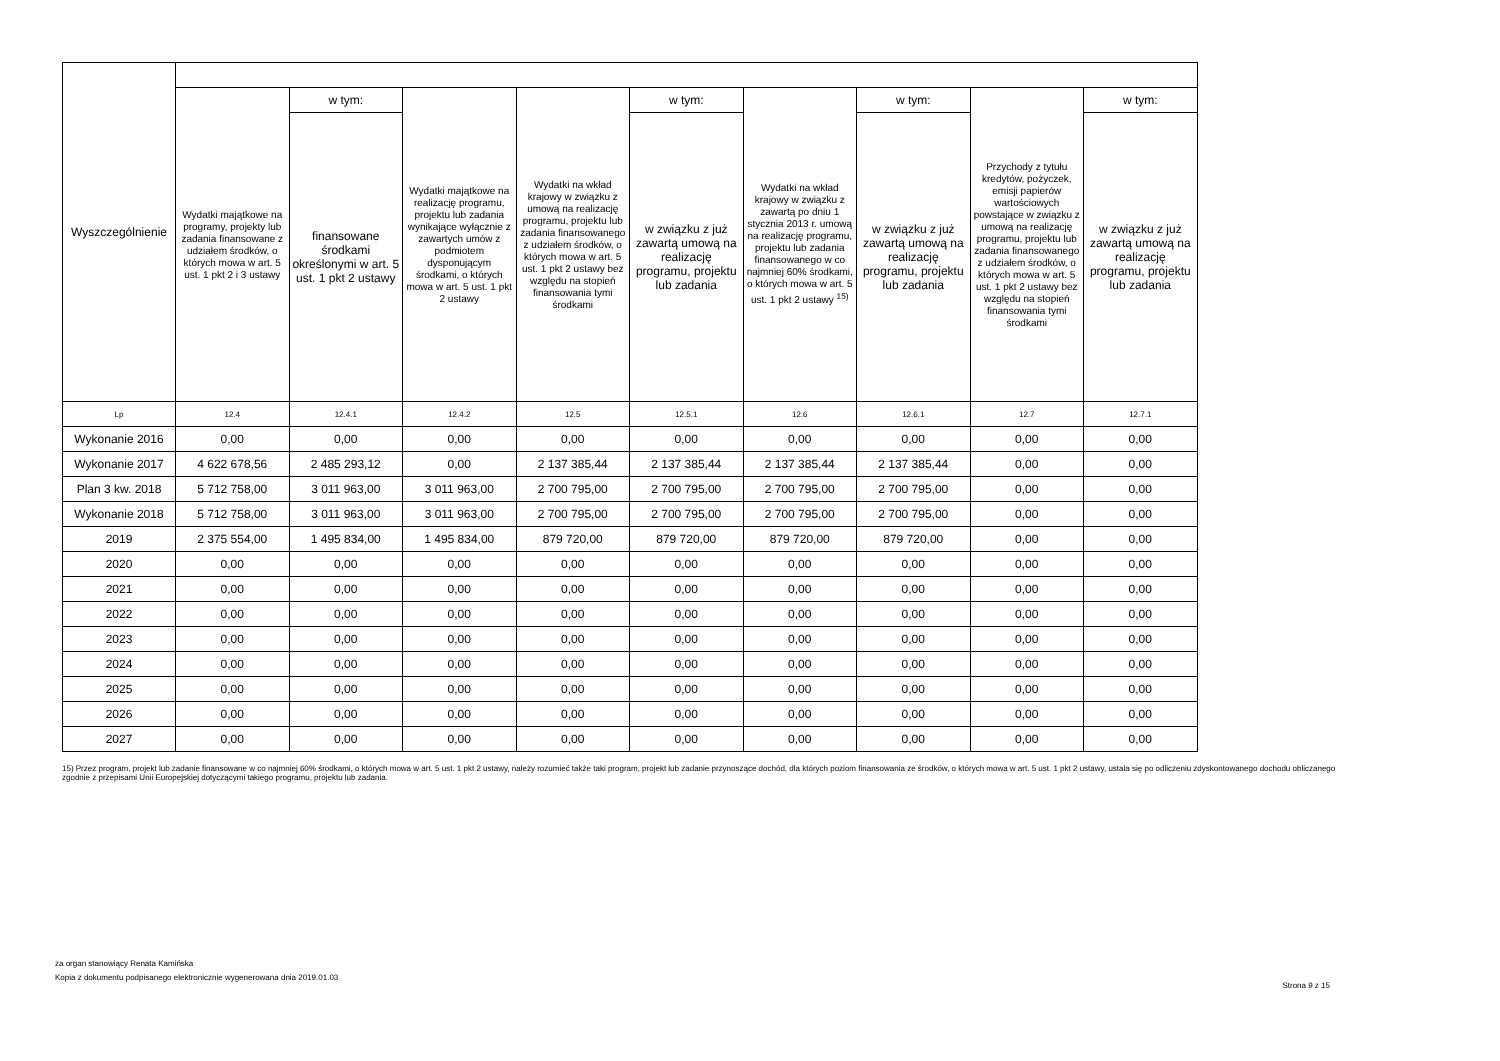| Wyszczególnienie | | | | | | | | | |
| --- | --- | --- | --- | --- | --- | --- | --- | --- | --- |
| | Wydatki majątkowe na programy, projekty lub zadania finansowane z udziałem środków, o których mowa w art. 5 ust. 1 pkt 2 i 3 ustawy | w tym: | Wydatki majątkowe na realizację programu, projektu lub zadania wynikające wyłącznie z zawartych umów z podmiotem dysponującym środkami, o których mowa w art. 5 ust. 1 pkt 2 ustawy | Wydatki na wkład krajowy w związku z umową na realizację programu, projektu lub zadania finansowanego z udziałem środków, o których mowa w art. 5 ust. 1 pkt 2 ustawy bez względu na stopień finansowania tymi środkami | w tym: | Wydatki na wkład krajowy w związku z zawartą po dniu 1 stycznia 2013 r. umową na realizację programu, projektu lub zadania finansowanego w co najmniej 60% środkami, o których mowa w art. 5 ust. 1 pkt 2 ustawy <sup>15)</sup> | w tym: | Przychody z tytułu kredytów, pożyczek, emisji papierów wartościowych powstające w związku z umową na realizację programu, projektu lub zadania finansowanego z udziałem środków, o których mowa w art. 5 ust. 1 pkt 2 ustawy bez względu na stopień finansowania tymi środkami | w tym: |
| | | finansowane środkami określonymi w art. 5 ust. 1 pkt 2 ustawy | | | w związku z już zawartą umową na realizację programu, projektu lub zadania | | w związku z już zawartą umową na realizację programu, projektu lub zadania | | w związku z już zawartą umową na realizację programu, projektu lub zadania |
| Lp | 12.4 | 12.4.1 | 12.4.2 | 12.5 | 12.5.1 | 12.6 | 12.6.1 | 12.7 | 12.7.1 |
| Wykonanie 2016 | 0,00 | 0,00 | 0,00 | 0,00 | 0,00 | 0,00 | 0,00 | 0,00 | 0,00 |
| Wykonanie 2017 | 4 622 678,56 | 2 485 293,12 | 0,00 | 2 137 385,44 | 2 137 385,44 | 2 137 385,44 | 2 137 385,44 | 0,00 | 0,00 |
| Plan 3 kw. 2018 | 5 712 758,00 | 3 011 963,00 | 3 011 963,00 | 2 700 795,00 | 2 700 795,00 | 2 700 795,00 | 2 700 795,00 | 0,00 | 0,00 |
| Wykonanie 2018 | 5 712 758,00 | 3 011 963,00 | 3 011 963,00 | 2 700 795,00 | 2 700 795,00 | 2 700 795,00 | 2 700 795,00 | 0,00 | 0,00 |
| 2019 | 2 375 554,00 | 1 495 834,00 | 1 495 834,00 | 879 720,00 | 879 720,00 | 879 720,00 | 879 720,00 | 0,00 | 0,00 |
| 2020 | 0,00 | 0,00 | 0,00 | 0,00 | 0,00 | 0,00 | 0,00 | 0,00 | 0,00 |
| 2021 | 0,00 | 0,00 | 0,00 | 0,00 | 0,00 | 0,00 | 0,00 | 0,00 | 0,00 |
| 2022 | 0,00 | 0,00 | 0,00 | 0,00 | 0,00 | 0,00 | 0,00 | 0,00 | 0,00 |
| 2023 | 0,00 | 0,00 | 0,00 | 0,00 | 0,00 | 0,00 | 0,00 | 0,00 | 0,00 |
| 2024 | 0,00 | 0,00 | 0,00 | 0,00 | 0,00 | 0,00 | 0,00 | 0,00 | 0,00 |
| 2025 | 0,00 | 0,00 | 0,00 | 0,00 | 0,00 | 0,00 | 0,00 | 0,00 | 0,00 |
| 2026 | 0,00 | 0,00 | 0,00 | 0,00 | 0,00 | 0,00 | 0,00 | 0,00 | 0,00 |
| 2027 | 0,00 | 0,00 | 0,00 | 0,00 | 0,00 | 0,00 | 0,00 | 0,00 | 0,00 |
15) Przez program, projekt lub zadanie finansowane w co najmniej 60% środkami, o których mowa w art. 5 ust. 1 pkt 2 ustawy, należy rozumieć także taki program, projekt lub zadanie przynoszące dochód, dla których poziom finansowania ze środków, o których mowa w art. 5 ust. 1 pkt 2 ustawy, ustala się po odliczeniu zdyskontowanego dochodu obliczanego zgodnie z przepisami Unii Europejskiej dotyczącymi takiego programu, projektu lub zadania.
za organ stanowiący Renata Kamińska
Kopia z dokumentu podpisanego elektronicznie wygenerowana dnia 2019.01.03
Strona 9 z 15